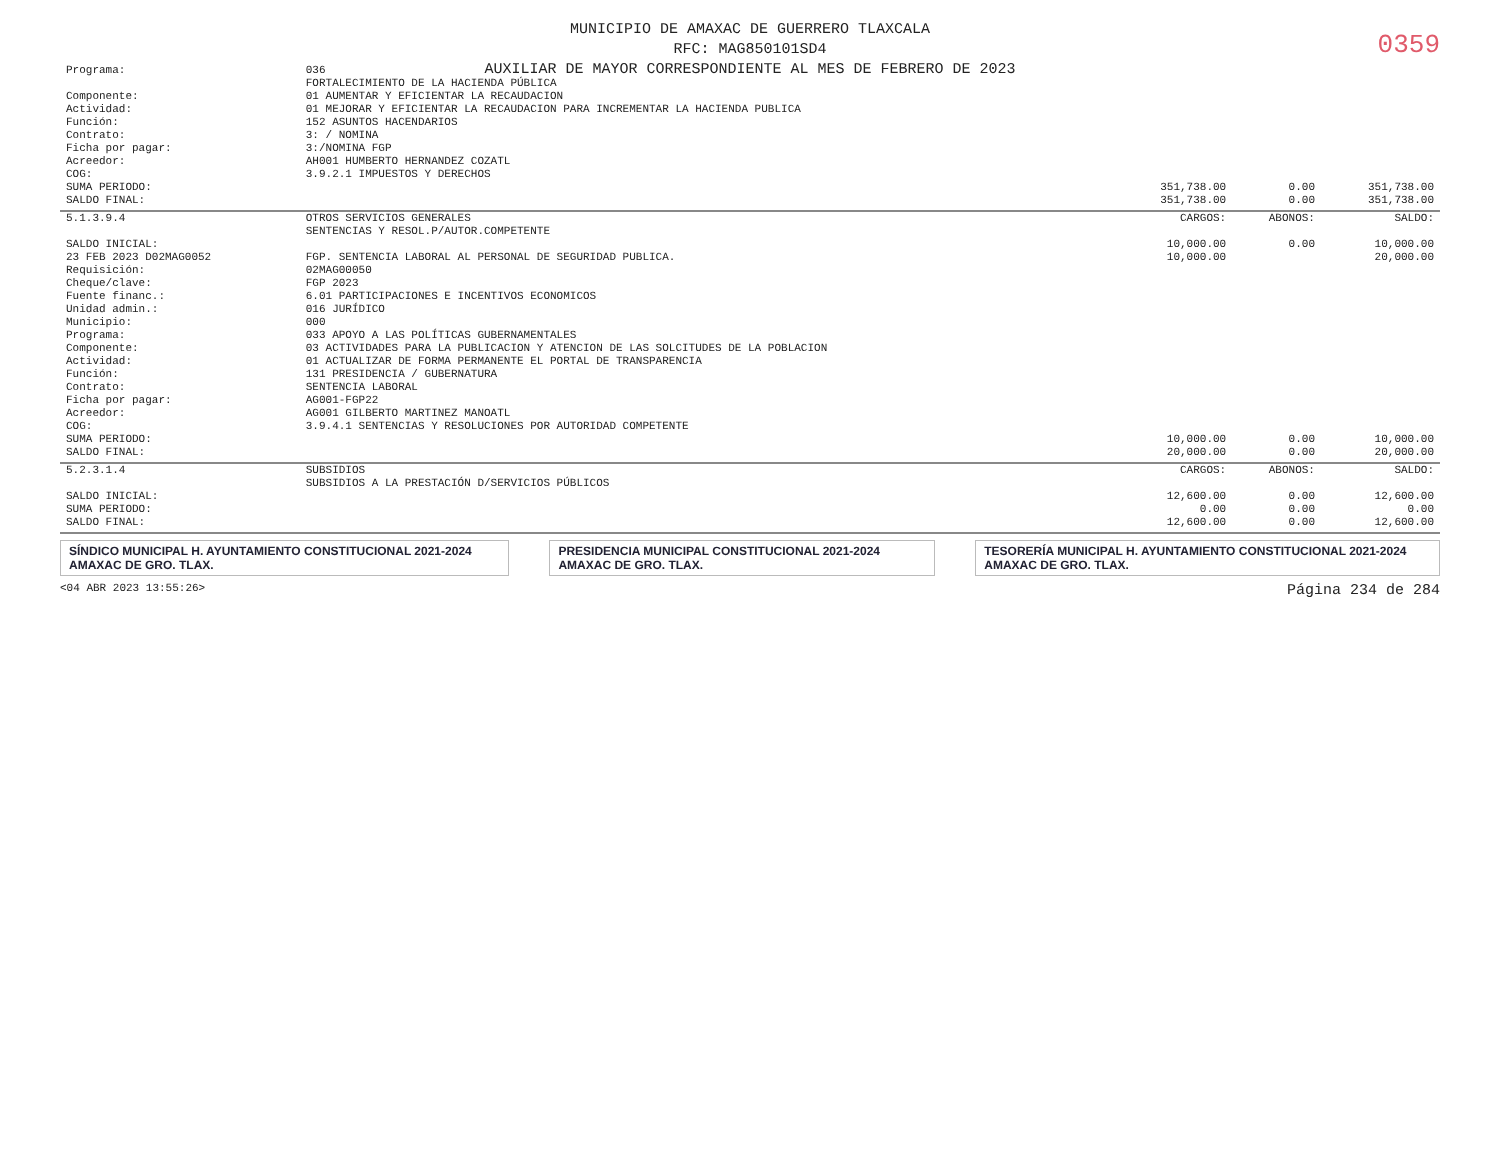MUNICIPIO DE AMAXAC DE GUERRERO TLAXCALA
RFC: MAG850101SD4
AUXILIAR DE MAYOR CORRESPONDIENTE AL MES DE FEBRERO DE 2023
0359
| Programa: | 036 FORTALECIMIENTO DE LA HACIENDA PÚBLICA | | | |
| Componente: | 01 AUMENTAR Y EFICIENTAR LA RECAUDACION | | | |
| Actividad: | 01 MEJORAR Y EFICIENTAR LA RECAUDACION PARA INCREMENTAR LA HACIENDA PUBLICA | | | |
| Función: | 152 ASUNTOS HACENDARIOS | | | |
| Contrato: | 3: / NOMINA | | | |
| Ficha por pagar: | 3:/NOMINA FGP | | | |
| Acreedor: | AH001 HUMBERTO HERNANDEZ COZATL | | | |
| COG: | 3.9.2.1 IMPUESTOS Y DERECHOS | | | |
| SUMA PERIODO: | | 351,738.00 | 0.00 | 351,738.00 |
| SALDO FINAL: | | 351,738.00 | 0.00 | 351,738.00 |
| 5.1.3.9.4 | OTROS SERVICIOS GENERALES SENTENCIAS Y RESOL.P/AUTOR.COMPETENTE | CARGOS: | ABONOS: | SALDO: |
| SALDO INICIAL: | | 10,000.00 | 0.00 | 10,000.00 |
| 23 FEB 2023 D02MAG0052 | FGP. SENTENCIA LABORAL AL PERSONAL DE SEGURIDAD PUBLICA. | 10,000.00 | | 20,000.00 |
| Requisición: | 02MAG00050 | | | |
| Cheque/clave: | FGP 2023 | | | |
| Fuente financ.: | 6.01 PARTICIPACIONES E INCENTIVOS ECONOMICOS | | | |
| Unidad admin.: | 016 JURÍDICO | | | |
| Municipio: | 000 | | | |
| Programa: | 033 APOYO A LAS POLÍTICAS GUBERNAMENTALES | | | |
| Componente: | 03 ACTIVIDADES PARA LA PUBLICACION Y ATENCION DE LAS SOLCITUDES DE LA POBLACION | | | |
| Actividad: | 01 ACTUALIZAR DE FORMA PERMANENTE EL PORTAL DE TRANSPARENCIA | | | |
| Función: | 131 PRESIDENCIA / GUBERNATURA | | | |
| Contrato: | SENTENCIA LABORAL | | | |
| Ficha por pagar: | AG001-FGP22 | | | |
| Acreedor: | AG001 GILBERTO MARTINEZ MANOATL | | | |
| COG: | 3.9.4.1 SENTENCIAS Y RESOLUCIONES POR AUTORIDAD COMPETENTE | | | |
| SUMA PERIODO: | | 10,000.00 | 0.00 | 10,000.00 |
| SALDO FINAL: | | 20,000.00 | 0.00 | 20,000.00 |
| 5.2.3.1.4 | SUBSIDIOS SUBSIDIOS A LA PRESTACIÓN D/SERVICIOS PÚBLICOS | CARGOS: | ABONOS: | SALDO: |
| SALDO INICIAL: | | 12,600.00 | 0.00 | 12,600.00 |
| SUMA PERIODO: | | 0.00 | 0.00 | 0.00 |
| SALDO FINAL: | | 12,600.00 | 0.00 | 12,600.00 |
SÍNDICO MUNICIPAL H. AYUNTAMIENTO CONSTITUCIONAL 2021-2024 AMAXAC DE GRO. TLAX.
PRESIDENCIA MUNICIPAL CONSTITUCIONAL 2021-2024 AMAXAC DE GRO. TLAX.
TESORERÍA MUNICIPAL H. AYUNTAMIENTO CONSTITUCIONAL 2021-2024 AMAXAC DE GRO. TLAX.
<04 ABR 2023 13:55:26> Página 234 de 284